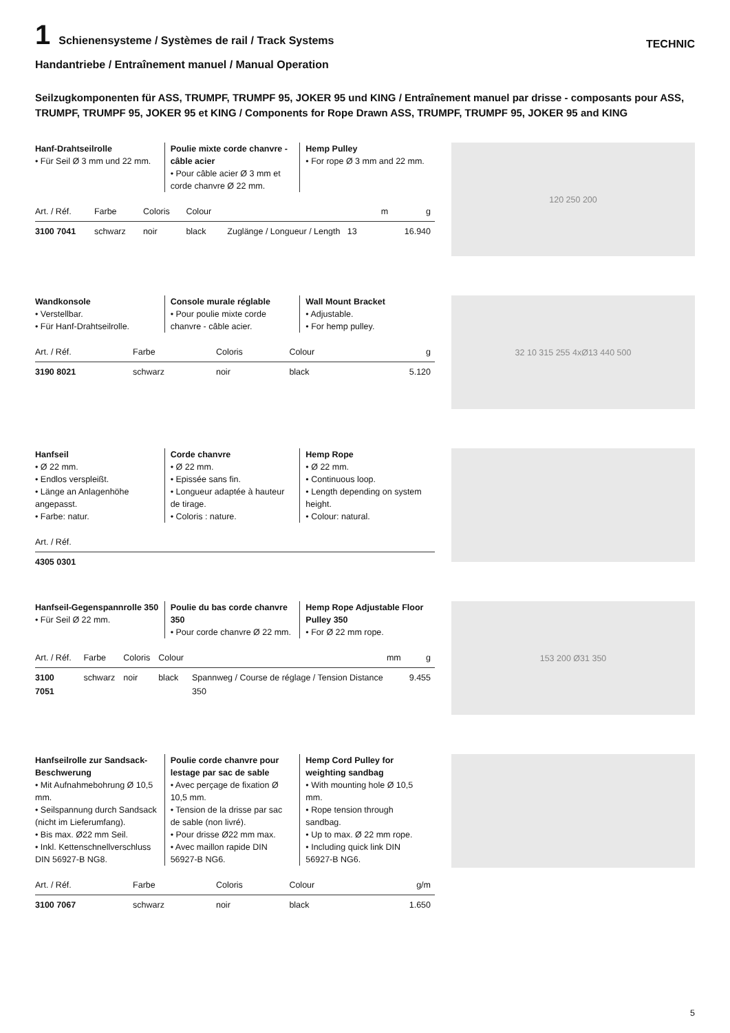1 Schienensysteme / Systèmes de rail / Track Systems
TECHNIC
Handantriebe / Entraînement manuel / Manual Operation
Seilzugkomponenten für ASS, TRUMPF, TRUMPF 95, JOKER 95 und KING / Entraînement manuel par drisse - composants pour ASS, TRUMPF, TRUMPF 95, JOKER 95 et KING / Components for Rope Drawn ASS, TRUMPF, TRUMPF 95, JOKER 95 and KING
Hanf-Drahtseilrolle
• Für Seil Ø 3 mm und 22 mm.
Poulie mixte corde chanvre - câble acier
• Pour câble acier Ø 3 mm et corde chanvre Ø 22 mm.
Hemp Pulley
• For rope Ø 3 mm and 22 mm.
| Art. / Réf. | Farbe | Coloris | Colour | m | g |
| --- | --- | --- | --- | --- | --- |
| 3100 7041 | schwarz | noir | black | Zuglänge / Longueur / Length 13 | 16.940 |
120 250 200
Wandkonsole
• Verstellbar.
• Für Hanf-Drahtseilrolle.
Console murale réglable
• Pour poulie mixte corde chanvre - câble acier.
Wall Mount Bracket
• Adjustable.
• For hemp pulley.
| Art. / Réf. | Farbe | Coloris | Colour | | g |
| --- | --- | --- | --- | --- | --- |
| 3190 8021 | schwarz | noir | black | | 5.120 |
32 10 315 255 4xØ13 440 500
Hanfseil
• Ø 22 mm.
• Endlos verspleißt.
• Länge an Anlagenhöhe angepasst.
• Farbe: natur.
Corde chanvre
• Ø 22 mm.
• Epissée sans fin.
• Longueur adaptée à hauteur de tirage.
• Coloris : nature.
Hemp Rope
• Ø 22 mm.
• Continuous loop.
• Length depending on system height.
• Colour: natural.
| Art. / Réf. | |
| --- | --- |
| 4305 0301 | |
Hanfseil-Gegenspannrolle 350
• Für Seil Ø 22 mm.
Poulie du bas corde chanvre 350
• Pour corde chanvre Ø 22 mm.
Hemp Rope Adjustable Floor Pulley 350
• For Ø 22 mm rope.
| Art. / Réf. | Farbe | Coloris | Colour | mm | g |
| --- | --- | --- | --- | --- | --- |
| 3100 7051 | schwarz | noir | black | Spannweg / Course de réglage / Tension Distance 350 | 9.455 |
153 200 Ø31 350
Hanfseilrolle zur Sandsack-Beschwerung
• Mit Aufnahmebohrung Ø 10,5 mm.
• Seilspannung durch Sandsack (nicht im Lieferumfang).
• Bis max. Ø22 mm Seil.
• Inkl. Kettenschnellverschluss DIN 56927-B NG8.
Poulie corde chanvre pour lestage par sac de sable
• Avec perçage de fixation Ø 10,5 mm.
• Tension de la drisse par sac de sable (non livré).
• Pour drisse Ø22 mm max.
• Avec maillon rapide DIN 56927-B NG6.
Hemp Cord Pulley for weighting sandbag
• With mounting hole Ø 10,5 mm.
• Rope tension through sandbag.
• Up to max. Ø 22 mm rope.
• Including quick link DIN 56927-B NG6.
| Art. / Réf. | Farbe | Coloris | Colour | | g/m |
| --- | --- | --- | --- | --- | --- |
| 3100 7067 | schwarz | noir | black | | 1.650 |
5